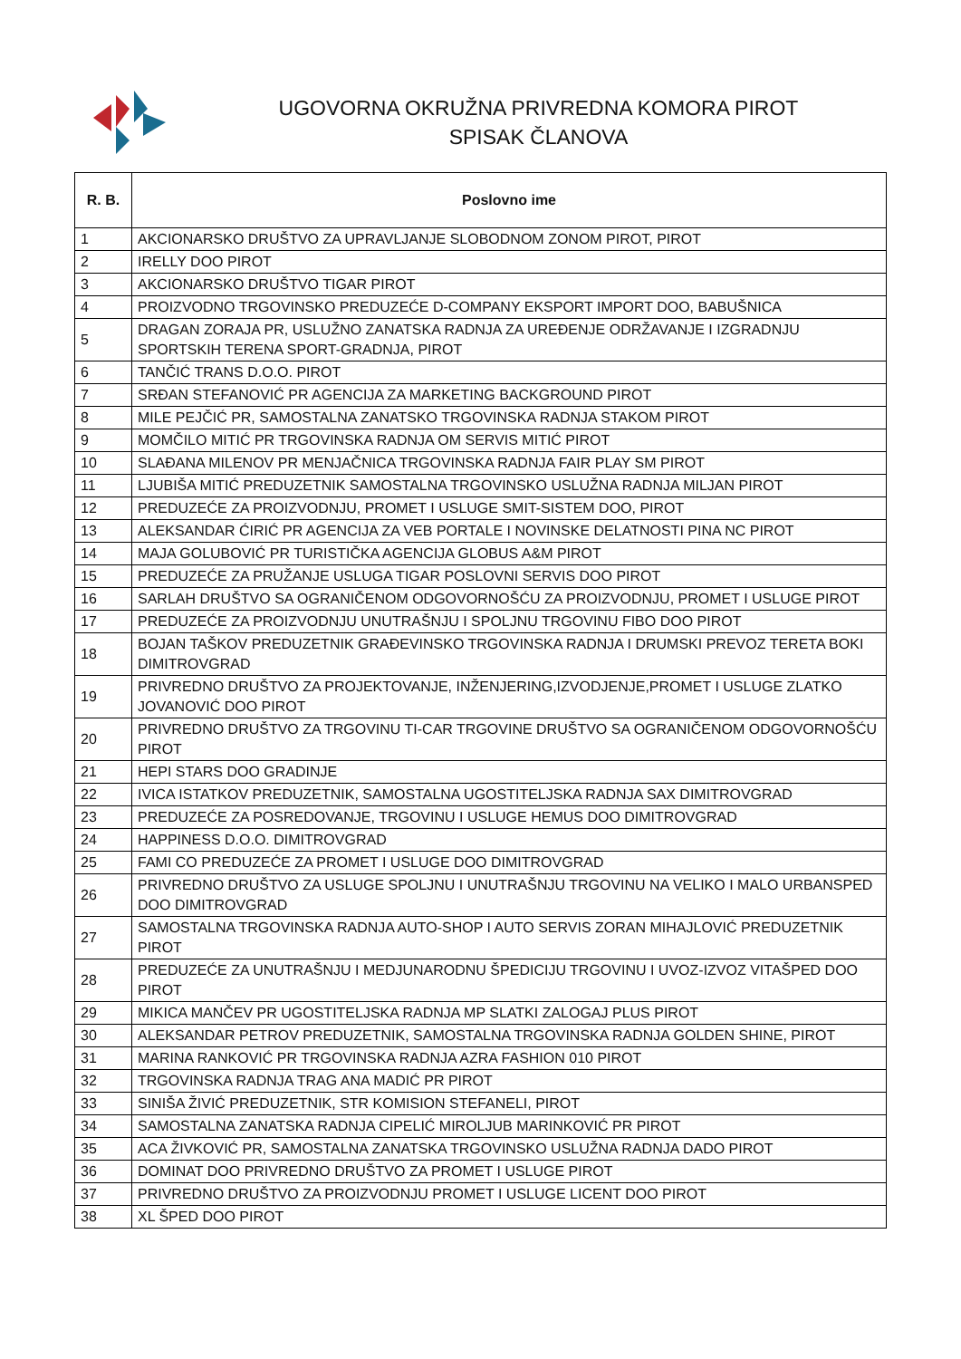UGOVORNA OKRUŽNA PRIVREDNA KOMORA PIROT
SPISAK ČLANOVA
| R. B. | Poslovno ime |
| --- | --- |
| 1 | AKCIONARSKO DRUŠTVO ZA UPRAVLJANJE SLOBODNOM ZONOM PIROT, PIROT |
| 2 | IRELLY DOO PIROT |
| 3 | AKCIONARSKO DRUŠTVO TIGAR PIROT |
| 4 | PROIZVODNO TRGOVINSKO PREDUZEĆE D-COMPANY EKSPORT IMPORT DOO, BABUŠNICA |
| 5 | DRAGAN ZORAJA PR, USLUŽNO ZANATSKA RADNJA ZA UREĐENJE ODRŽAVANJE I IZGRADNJU SPORTSKIH TERENA SPORT-GRADNJA, PIROT |
| 6 | TANČIĆ TRANS D.O.O. PIROT |
| 7 | SRĐAN STEFANOVIĆ PR AGENCIJA ZA MARKETING BACKGROUND PIROT |
| 8 | MILE PEJČIĆ PR, SAMOSTALNA ZANATSKO TRGOVINSKA RADNJA STAKOM PIROT |
| 9 | MOMČILO MITIĆ PR TRGOVINSKA RADNJA OM SERVIS MITIĆ PIROT |
| 10 | SLAĐANA MILENOV PR MENJAČNICA TRGOVINSKA RADNJA FAIR PLAY SM PIROT |
| 11 | LJUBIŠA MITIĆ PREDUZETNIK SAMOSTALNA TRGOVINSKO USLUŽNA RADNJA MILJAN PIROT |
| 12 | PREDUZEĆE ZA PROIZVODNJU, PROMET I USLUGE SMIT-SISTEM DOO, PIROT |
| 13 | ALEKSANDAR ĆIRIĆ PR AGENCIJA ZA VEB PORTALE I NOVINSKE DELATNOSTI PINA NC PIROT |
| 14 | MAJA GOLUBOVIĆ PR TURISTIČKA AGENCIJA GLOBUS A&M PIROT |
| 15 | PREDUZEĆE ZA PRUŽANJE USLUGA TIGAR POSLOVNI SERVIS DOO PIROT |
| 16 | SARLAH DRUŠTVO SA OGRANIČENOM ODGOVORNOŠĆU ZA PROIZVODNJU, PROMET I USLUGE PIROT |
| 17 | PREDUZEĆE ZA PROIZVODNJU UNUTRAŠNJU I SPOLJNU TRGOVINU FIBO DOO PIROT |
| 18 | BOJAN TAŠKOV PREDUZETNIK GRAĐEVINSKO TRGOVINSKA RADNJA I DRUMSKI PREVOZ TERETA BOKI DIMITROVGRAD |
| 19 | PRIVREDNO DRUŠTVO ZA PROJEKTOVANJE, INŽENJERING,IZVODJENJE,PROMET I USLUGE ZLATKO JOVANOVIĆ DOO PIROT |
| 20 | PRIVREDNO DRUŠTVO ZA TRGOVINU TI-CAR TRGOVINE DRUŠTVO SA OGRANIČENOM ODGOVORNOŠĆU PIROT |
| 21 | HEPI STARS DOO GRADINJE |
| 22 | IVICA ISTATKOV PREDUZETNIK, SAMOSTALNA UGOSTITELJSKA RADNJA SAX DIMITROVGRAD |
| 23 | PREDUZEĆE ZA POSREDOVANJE, TRGOVINU I USLUGE HEMUS DOO DIMITROVGRAD |
| 24 | HAPPINESS D.O.O. DIMITROVGRAD |
| 25 | FAMI CO PREDUZEĆE ZA PROMET I USLUGE DOO DIMITROVGRAD |
| 26 | PRIVREDNO DRUŠTVO ZA USLUGE SPOLJNU I UNUTRAŠNJU TRGOVINU NA VELIKO I MALO URBANSPED DOO DIMITROVGRAD |
| 27 | SAMOSTALNA TRGOVINSKA RADNJA AUTO-SHOP I AUTO SERVIS ZORAN MIHAJLOVIĆ PREDUZETNIK PIROT |
| 28 | PREDUZEĆE ZA UNUTRAŠNJU I MEDJUNARODNU ŠPEDICIJU TRGOVINU I UVOZ-IZVOZ VITAŠPED DOO PIROT |
| 29 | MIKICA MANČEV PR UGOSTITELJSKA RADNJA MP SLATKI ZALOGAJ PLUS PIROT |
| 30 | ALEKSANDAR PETROV PREDUZETNIK, SAMOSTALNA TRGOVINSKA RADNJA GOLDEN SHINE, PIROT |
| 31 | MARINA RANKOVIĆ PR TRGOVINSKA RADNJA AZRA FASHION 010 PIROT |
| 32 | TRGOVINSKA RADNJA TRAG ANA MADIĆ PR PIROT |
| 33 | SINIŠA ŽIVIĆ PREDUZETNIK, STR KOMISION STEFANELI, PIROT |
| 34 | SAMOSTALNA ZANATSKA RADNJA CIPELIĆ MIROLJUB MARINKOVIĆ PR PIROT |
| 35 | ACA ŽIVKOVIĆ PR, SAMOSTALNA ZANATSKA TRGOVINSKO USLUŽNA RADNJA DADO PIROT |
| 36 | DOMINAT DOO PRIVREDNO DRUŠTVO ZA PROMET I USLUGE PIROT |
| 37 | PRIVREDNO DRUŠTVO ZA PROIZVODNJU PROMET I USLUGE LICENT DOO PIROT |
| 38 | XL ŠPED DOO PIROT |